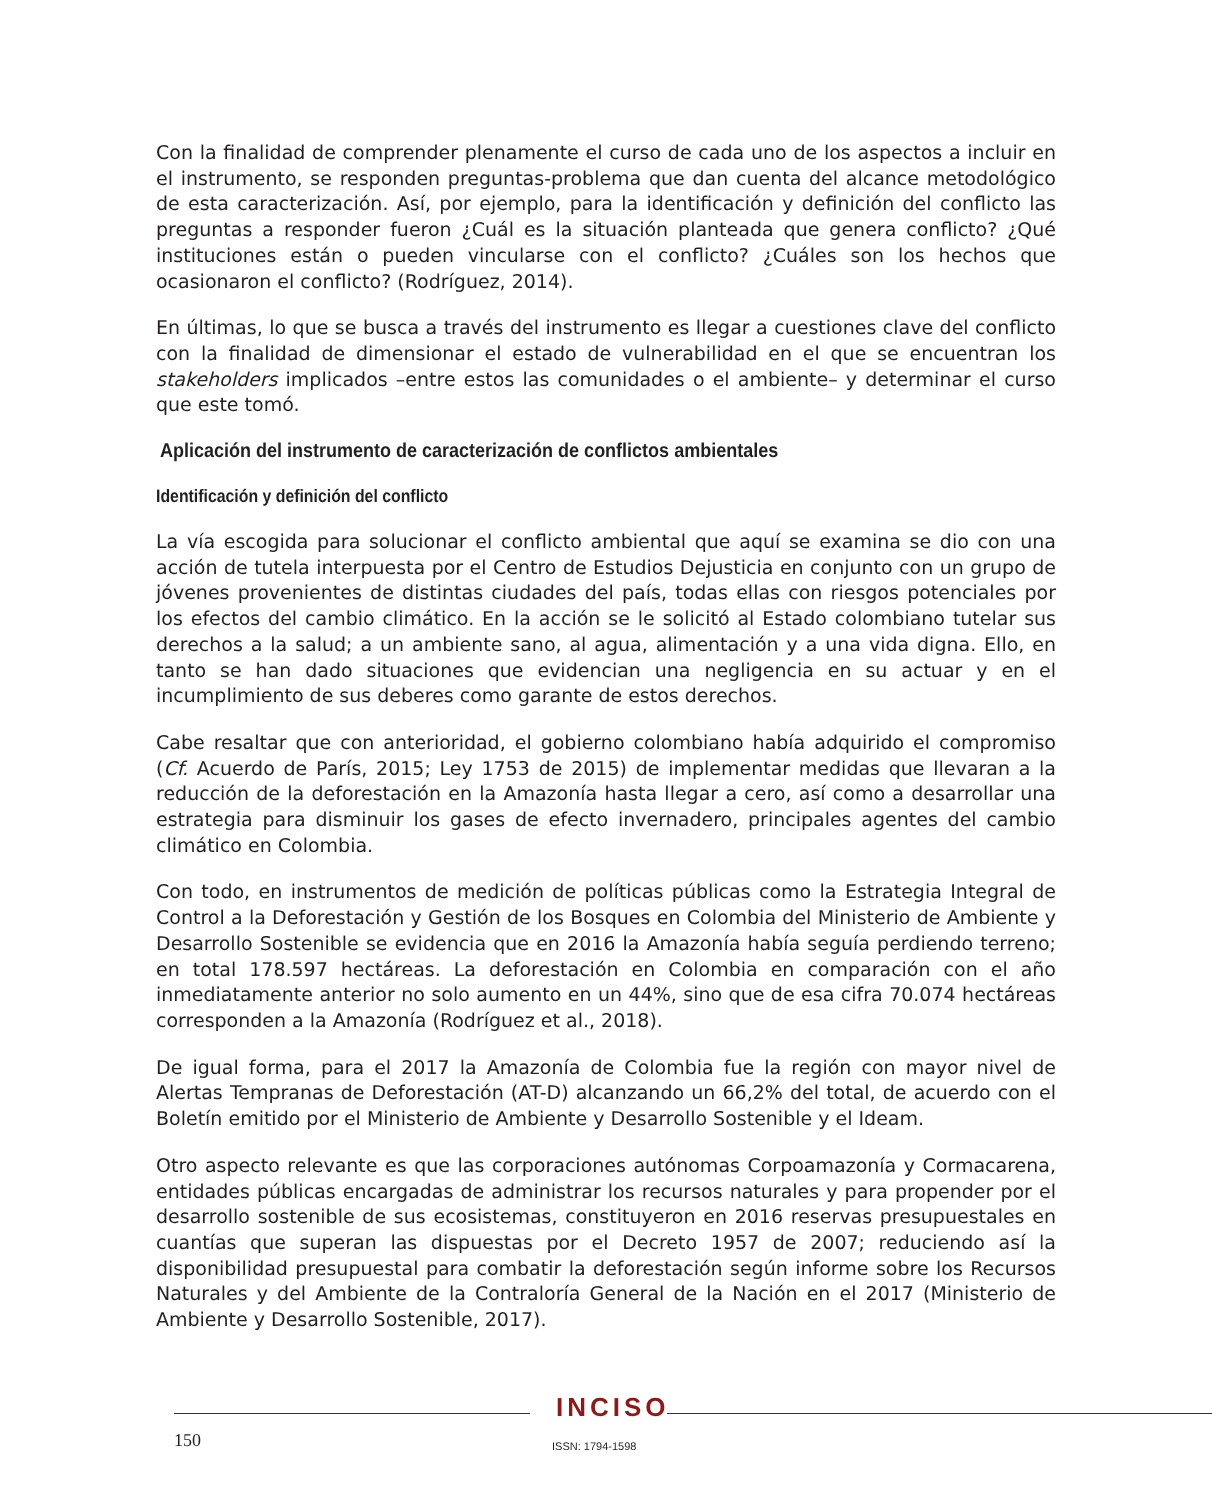Con la finalidad de comprender plenamente el curso de cada uno de los aspectos a incluir en el instrumento, se responden preguntas-problema que dan cuenta del alcance metodológico de esta caracterización. Así, por ejemplo, para la identificación y definición del conflicto las preguntas a responder fueron ¿Cuál es la situación planteada que genera conflicto? ¿Qué instituciones están o pueden vincularse con el conflicto? ¿Cuáles son los hechos que ocasionaron el conflicto? (Rodríguez, 2014).
En últimas, lo que se busca a través del instrumento es llegar a cuestiones clave del conflicto con la finalidad de dimensionar el estado de vulnerabilidad en el que se encuentran los stakeholders implicados –entre estos las comunidades o el ambiente– y determinar el curso que este tomó.
Aplicación del instrumento de caracterización de conflictos ambientales
Identificación y definición del conflicto
La vía escogida para solucionar el conflicto ambiental que aquí se examina se dio con una acción de tutela interpuesta por el Centro de Estudios Dejusticia en conjunto con un grupo de jóvenes provenientes de distintas ciudades del país, todas ellas con riesgos potenciales por los efectos del cambio climático. En la acción se le solicitó al Estado colombiano tutelar sus derechos a la salud; a un ambiente sano, al agua, alimentación y a una vida digna. Ello, en tanto se han dado situaciones que evidencian una negligencia en su actuar y en el incumplimiento de sus deberes como garante de estos derechos.
Cabe resaltar que con anterioridad, el gobierno colombiano había adquirido el compromiso (Cf. Acuerdo de París, 2015; Ley 1753 de 2015) de implementar medidas que llevaran a la reducción de la deforestación en la Amazonía hasta llegar a cero, así como a desarrollar una estrategia para disminuir los gases de efecto invernadero, principales agentes del cambio climático en Colombia.
Con todo, en instrumentos de medición de políticas públicas como la Estrategia Integral de Control a la Deforestación y Gestión de los Bosques en Colombia del Ministerio de Ambiente y Desarrollo Sostenible se evidencia que en 2016 la Amazonía había seguía perdiendo terreno; en total 178.597 hectáreas. La deforestación en Colombia en comparación con el año inmediatamente anterior no solo aumento en un 44%, sino que de esa cifra 70.074 hectáreas corresponden a la Amazonía (Rodríguez et al., 2018).
De igual forma, para el 2017 la Amazonía de Colombia fue la región con mayor nivel de Alertas Tempranas de Deforestación (AT-D) alcanzando un 66,2% del total, de acuerdo con el Boletín emitido por el Ministerio de Ambiente y Desarrollo Sostenible y el Ideam.
Otro aspecto relevante es que las corporaciones autónomas Corpoamazonía y Cormacarena, entidades públicas encargadas de administrar los recursos naturales y para propender por el desarrollo sostenible de sus ecosistemas, constituyeron en 2016 reservas presupuestales en cuantías que superan las dispuestas por el Decreto 1957 de 2007; reduciendo así la disponibilidad presupuestal para combatir la deforestación según informe sobre los Recursos Naturales y del Ambiente de la Contraloría General de la Nación en el 2017 (Ministerio de Ambiente y Desarrollo Sostenible, 2017).
INCISO
150 ISSN: 1794-1598